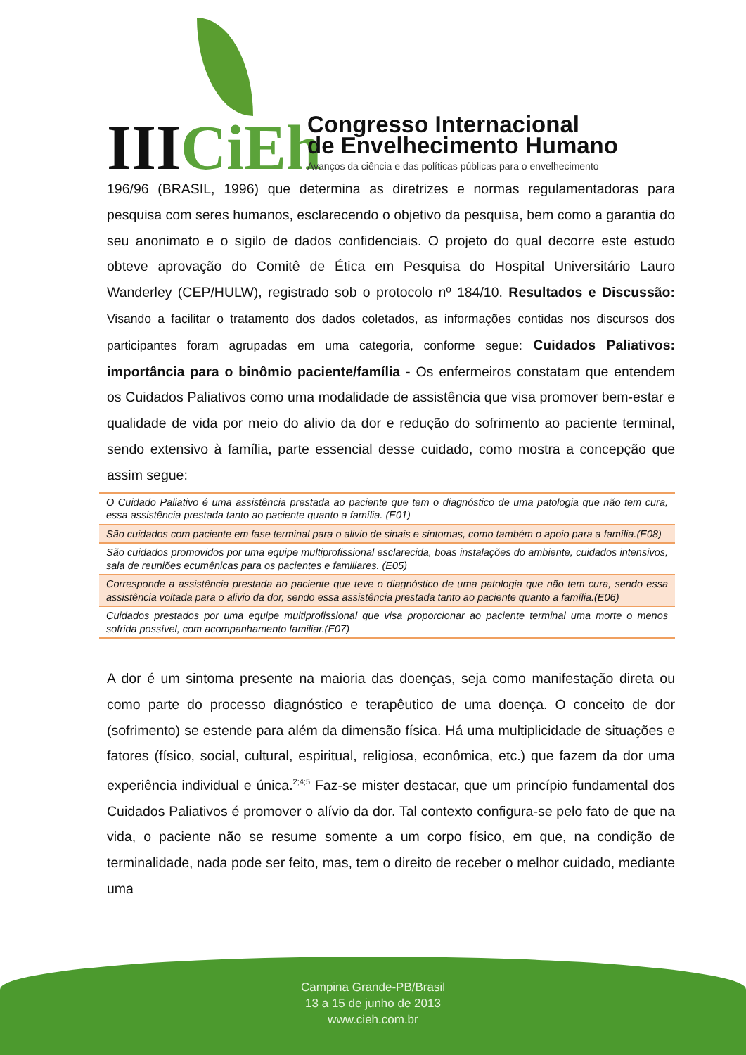IIICiEh
Congresso Internacional
de Envelhecimento Humano
Avanços da ciência e das políticas públicas para o envelhecimento
196/96 (BRASIL, 1996) que determina as diretrizes e normas regulamentadoras para pesquisa com seres humanos, esclarecendo o objetivo da pesquisa, bem como a garantia do seu anonimato e o sigilo de dados confidenciais. O projeto do qual decorre este estudo obteve aprovação do Comitê de Ética em Pesquisa do Hospital Universitário Lauro Wanderley (CEP/HULW), registrado sob o protocolo nº 184/10. Resultados e Discussão: Visando a facilitar o tratamento dos dados coletados, as informações contidas nos discursos dos participantes foram agrupadas em uma categoria, conforme segue: Cuidados Paliativos: importância para o binômio paciente/família - Os enfermeiros constatam que entendem os Cuidados Paliativos como uma modalidade de assistência que visa promover bem-estar e qualidade de vida por meio do alivio da dor e redução do sofrimento ao paciente terminal, sendo extensivo à família, parte essencial desse cuidado, como mostra a concepção que assim segue:
| O Cuidado Paliativo é uma assistência prestada ao paciente que tem o diagnóstico de uma patologia que não tem cura, essa assistência prestada tanto ao paciente quanto a família. (E01) |
| São cuidados com paciente em fase terminal para o alivio de sinais e sintomas, como também o apoio para a família.(E08) |
| São cuidados promovidos por uma equipe multiprofissional esclarecida, boas instalações do ambiente, cuidados intensivos, sala de reuniões ecumênicas para os pacientes e familiares. (E05) |
| Corresponde a assistência prestada ao paciente que teve o diagnóstico de uma patologia que não tem cura, sendo essa assistência voltada para o alivio da dor, sendo essa assistência prestada tanto ao paciente quanto a família.(E06) |
| Cuidados prestados por uma equipe multiprofissional que visa proporcionar ao paciente terminal uma morte o menos sofrida possível, com acompanhamento familiar.(E07) |
A dor é um sintoma presente na maioria das doenças, seja como manifestação direta ou como parte do processo diagnóstico e terapêutico de uma doença. O conceito de dor (sofrimento) se estende para além da dimensão física. Há uma multiplicidade de situações e fatores (físico, social, cultural, espiritual, religiosa, econômica, etc.) que fazem da dor uma experiência individual e única.<sup>2;4;5</sup> Faz-se mister destacar, que um princípio fundamental dos Cuidados Paliativos é promover o alívio da dor. Tal contexto configura-se pelo fato de que na vida, o paciente não se resume somente a um corpo físico, em que, na condição de terminalidade, nada pode ser feito, mas, tem o direito de receber o melhor cuidado, mediante uma
Campina Grande-PB/Brasil
13 a 15 de junho de 2013
www.cieh.com.br